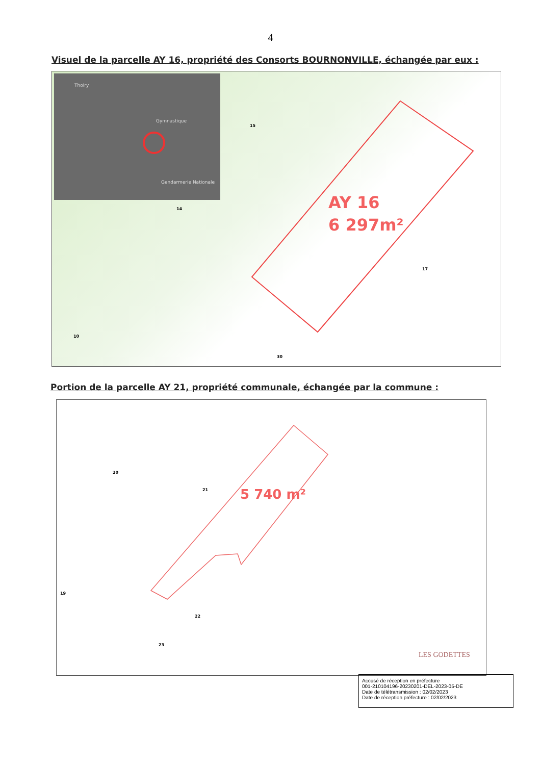4
Visuel de la parcelle AY 16, propriété des Consorts BOURNONVILLE, échangée par eux :
Thoiry
Gymnastique
Gendarmerie Nationale
15
14
17
10
30
AY 16
6 297m²
Portion de la parcelle AY 21, propriété communale, échangée par la commune :
20
21
19
22
23
5 740 m²
LES GODETTES
Accusé de réception en préfecture
001-210104196-20230201-DEL-2023-05-DE
Date de télétransmission : 02/02/2023
Date de réception préfecture : 02/02/2023